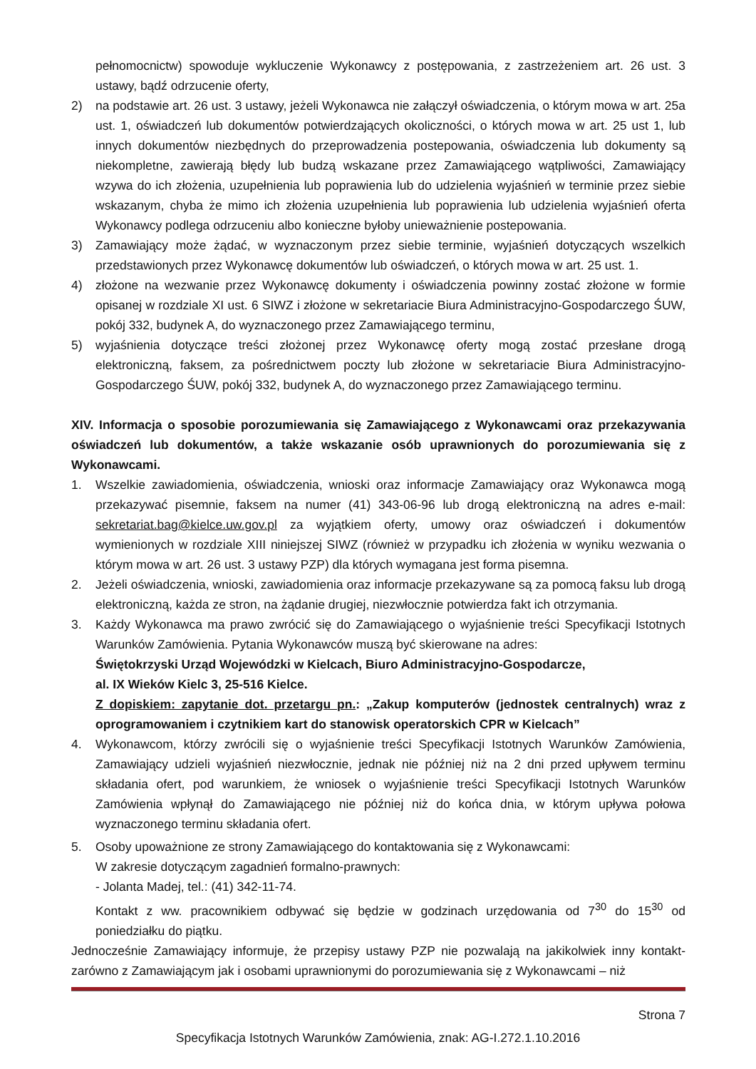pełnomocnictw) spowoduje wykluczenie Wykonawcy z postępowania, z zastrzeżeniem art. 26 ust. 3 ustawy, bądź odrzucenie oferty,
2) na podstawie art. 26 ust. 3 ustawy, jeżeli Wykonawca nie załączył oświadczenia, o którym mowa w art. 25a ust. 1, oświadczeń lub dokumentów potwierdzających okoliczności, o których mowa w art. 25 ust 1, lub innych dokumentów niezbędnych do przeprowadzenia postepowania, oświadczenia lub dokumenty są niekompletne, zawierają błędy lub budzą wskazane przez Zamawiającego wątpliwości, Zamawiający wzywa do ich złożenia, uzupełnienia lub poprawienia lub do udzielenia wyjaśnień w terminie przez siebie wskazanym, chyba że mimo ich złożenia uzupełnienia lub poprawienia lub udzielenia wyjaśnień oferta Wykonawcy podlega odrzuceniu albo konieczne byłoby unieważnienie postepowania.
3) Zamawiający może żądać, w wyznaczonym przez siebie terminie, wyjaśnień dotyczących wszelkich przedstawionych przez Wykonawcę dokumentów lub oświadczeń, o których mowa w art. 25 ust. 1.
4) złożone na wezwanie przez Wykonawcę dokumenty i oświadczenia powinny zostać złożone w formie opisanej w rozdziale XI ust. 6 SIWZ i złożone w sekretariacie Biura Administracyjno-Gospodarczego ŚUW, pokój 332, budynek A, do wyznaczonego przez Zamawiającego terminu,
5) wyjaśnienia dotyczące treści złożonej przez Wykonawcę oferty mogą zostać przesłane drogą elektroniczną, faksem, za pośrednictwem poczty lub złożone w sekretariacie Biura Administracyjno-Gospodarczego ŚUW, pokój 332, budynek A, do wyznaczonego przez Zamawiającego terminu.
XIV. Informacja o sposobie porozumiewania się Zamawiającego z Wykonawcami oraz przekazywania oświadczeń lub dokumentów, a także wskazanie osób uprawnionych do porozumiewania się z Wykonawcami.
1. Wszelkie zawiadomienia, oświadczenia, wnioski oraz informacje Zamawiający oraz Wykonawca mogą przekazywać pisemnie, faksem na numer (41) 343-06-96 lub drogą elektroniczną na adres e-mail: sekretariat.bag@kielce.uw.gov.pl za wyjątkiem oferty, umowy oraz oświadczeń i dokumentów wymienionych w rozdziale XIII niniejszej SIWZ (również w przypadku ich złożenia w wyniku wezwania o którym mowa w art. 26 ust. 3 ustawy PZP) dla których wymagana jest forma pisemna.
2. Jeżeli oświadczenia, wnioski, zawiadomienia oraz informacje przekazywane są za pomocą faksu lub drogą elektroniczną, każda ze stron, na żądanie drugiej, niezwłocznie potwierdza fakt ich otrzymania.
3. Każdy Wykonawca ma prawo zwrócić się do Zamawiającego o wyjaśnienie treści Specyfikacji Istotnych Warunków Zamówienia. Pytania Wykonawców muszą być skierowane na adres:
Świętokrzyski Urząd Wojewódzki w Kielcach, Biuro Administracyjno-Gospodarcze,
al. IX Wieków Kielc 3, 25-516 Kielce.
Z dopiskiem: zapytanie dot. przetargu pn.: „Zakup komputerów (jednostek centralnych) wraz z oprogramowaniem i czytnikiem kart do stanowisk operatorskich CPR w Kielcach”
4. Wykonawcom, którzy zwrócili się o wyjaśnienie treści Specyfikacji Istotnych Warunków Zamówienia, Zamawiający udzieli wyjaśnień niezwłocznie, jednak nie później niż na 2 dni przed upływem terminu składania ofert, pod warunkiem, że wniosek o wyjaśnienie treści Specyfikacji Istotnych Warunków Zamówienia wpłynął do Zamawiającego nie później niż do końca dnia, w którym upływa połowa wyznaczonego terminu składania ofert.
5. Osoby upoważnione ze strony Zamawiającego do kontaktowania się z Wykonawcami:
W zakresie dotyczącym zagadnień formalno-prawnych:
- Jolanta Madej, tel.: (41) 342-11-74.
Kontakt z ww. pracownikiem odbywać się będzie w godzinach urzędowania od 7<sup>30</sup> do 15<sup>30</sup> od poniedziałku do piątku.
Jednocześnie Zamawiający informuje, że przepisy ustawy PZP nie pozwalają na jakikolwiek inny kontakt-zarówno z Zamawiającym jak i osobami uprawnionymi do porozumiewania się z Wykonawcami – niż
Strona 7
Specyfikacja Istotnych Warunków Zamówienia, znak: AG-I.272.1.10.2016